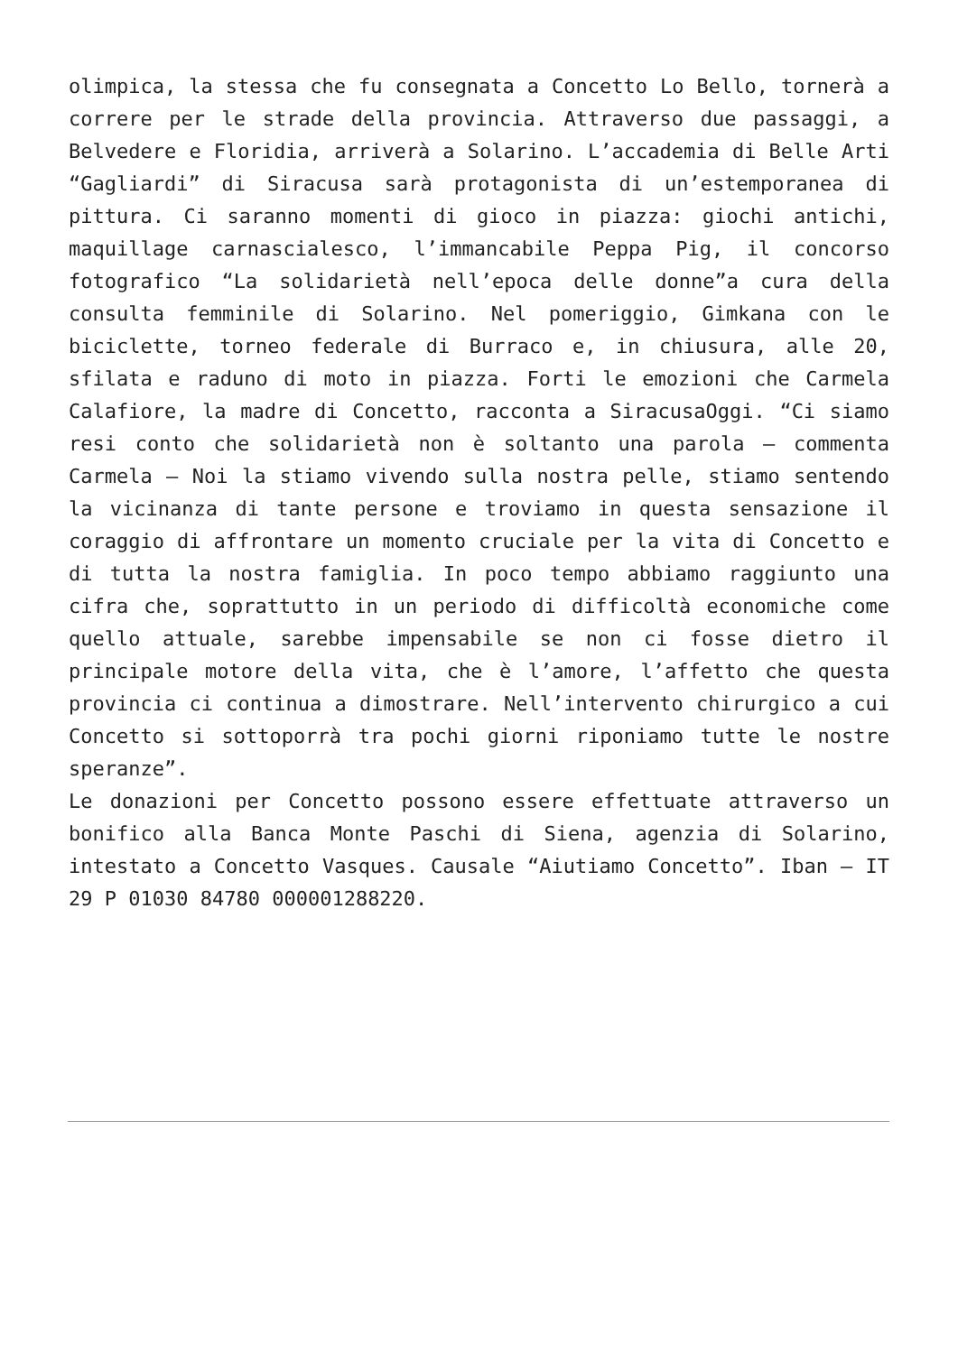olimpica, la stessa che fu consegnata a Concetto Lo Bello, tornerà a correre per le strade della provincia. Attraverso due passaggi, a Belvedere e Floridia, arriverà a Solarino. L’accademia di Belle Arti “Gagliardi” di Siracusa sarà protagonista di un’estemporanea di pittura. Ci saranno momenti di gioco in piazza: giochi antichi, maquillage carnascialesco, l’immancabile Peppa Pig, il concorso fotografico “La solidarietà nell’epoca delle donne”a cura della consulta femminile di Solarino. Nel pomeriggio, Gimkana con le biciclette, torneo federale di Burraco e, in chiusura, alle 20, sfilata e raduno di moto in piazza. Forti le emozioni che Carmela Calafiore, la madre di Concetto, racconta a SiracusaOggi. “Ci siamo resi conto che solidarietà non è soltanto una parola – commenta Carmela – Noi la stiamo vivendo sulla nostra pelle, stiamo sentendo la vicinanza di tante persone e troviamo in questa sensazione il coraggio di affrontare un momento cruciale per la vita di Concetto e di tutta la nostra famiglia. In poco tempo abbiamo raggiunto una cifra che, soprattutto in un periodo di difficoltà economiche come quello attuale, sarebbe impensabile se non ci fosse dietro il principale motore della vita, che è l’amore, l’affetto che questa provincia ci continua a dimostrare. Nell’intervento chirurgico a cui Concetto si sottoporrà tra pochi giorni riponiamo tutte le nostre speranze”.
Le donazioni per Concetto possono essere effettuate attraverso un bonifico alla Banca Monte Paschi di Siena, agenzia di Solarino, intestato a Concetto Vasques. Causale “Aiutiamo Concetto”. Iban – IT 29 P 01030 84780 000001288220.